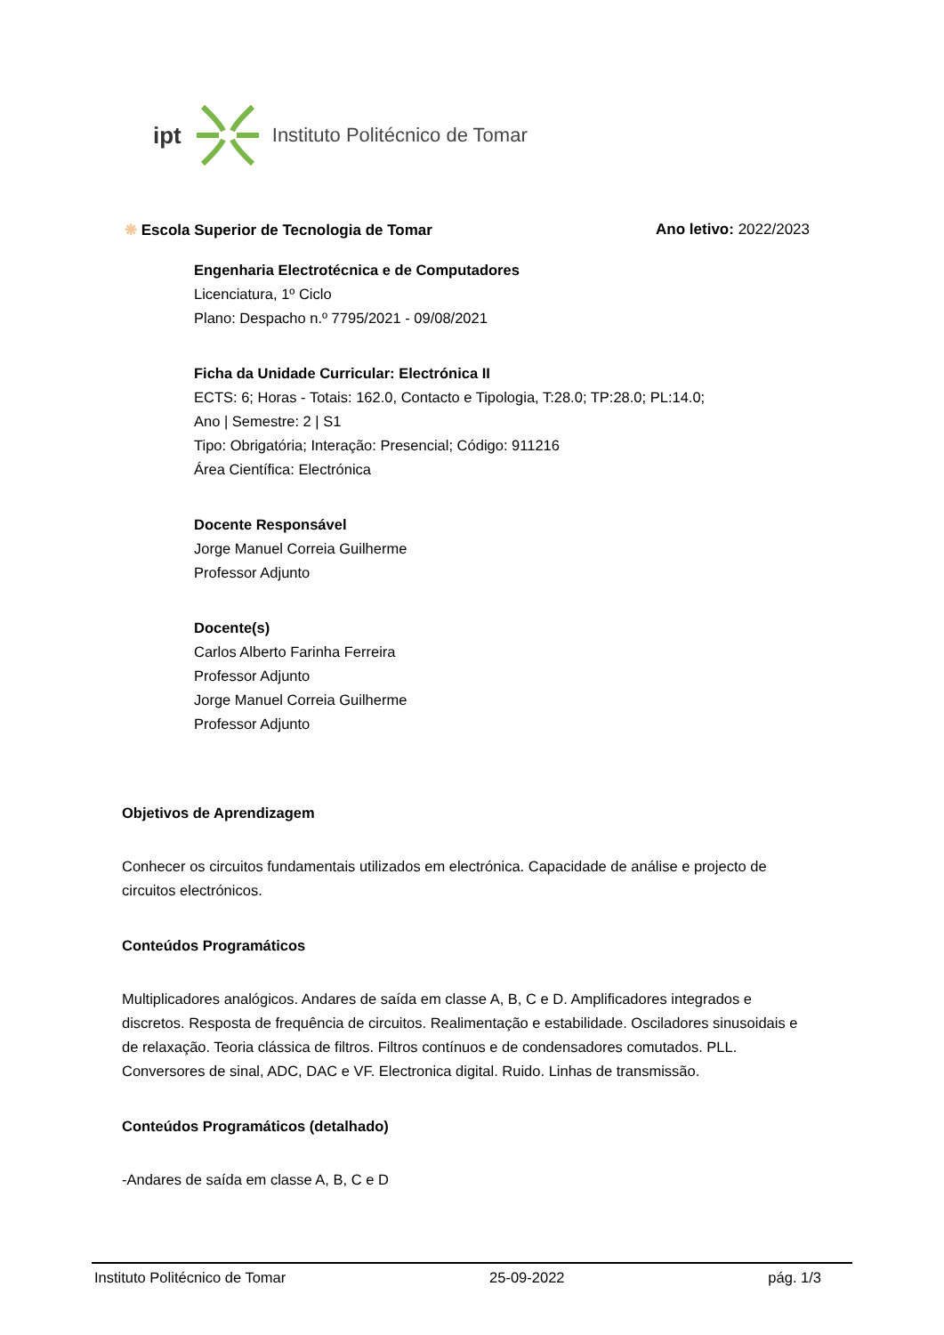ipt Instituto Politécnico de Tomar
❋ Escola Superior de Tecnologia de Tomar Ano letivo: 2022/2023
Engenharia Electrotécnica e de Computadores
Licenciatura, 1º Ciclo
Plano: Despacho n.º 7795/2021 - 09/08/2021
Ficha da Unidade Curricular: Electrónica II
ECTS: 6; Horas - Totais: 162.0, Contacto e Tipologia, T:28.0; TP:28.0; PL:14.0;
Ano | Semestre: 2 | S1
Tipo: Obrigatória; Interação: Presencial; Código: 911216
Área Científica: Electrónica
Docente Responsável
Jorge Manuel Correia Guilherme
Professor Adjunto
Docente(s)
Carlos Alberto Farinha Ferreira
Professor Adjunto
Jorge Manuel Correia Guilherme
Professor Adjunto
Objetivos de Aprendizagem
Conhecer os circuitos fundamentais utilizados em electrónica. Capacidade de análise e projecto de circuitos electrónicos.
Conteúdos Programáticos
Multiplicadores analógicos. Andares de saída em classe A, B, C e D. Amplificadores integrados e discretos. Resposta de frequência de circuitos. Realimentação e estabilidade. Osciladores sinusoidais e de relaxação. Teoria clássica de filtros. Filtros contínuos e de condensadores comutados. PLL. Conversores de sinal, ADC, DAC e VF. Electronica digital. Ruido. Linhas de transmissão.
Conteúdos Programáticos (detalhado)
-Andares de saída em classe A, B, C e D
Instituto Politécnico de Tomar 25-09-2022 pág. 1/3